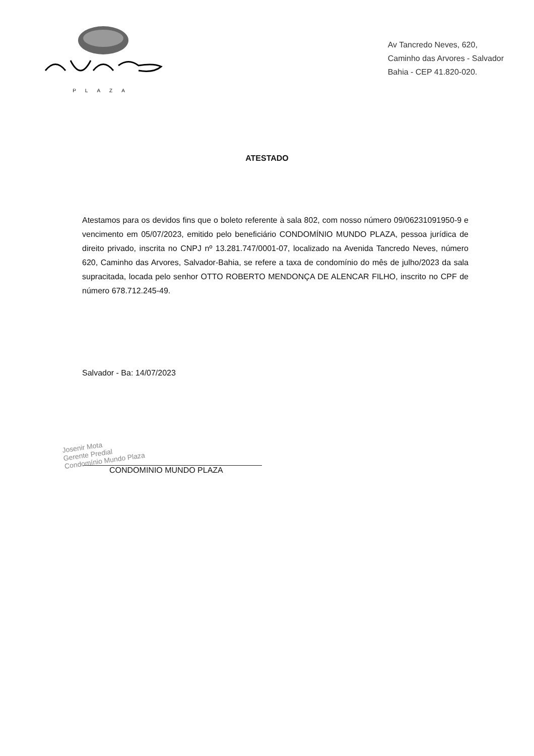PLAZA
Av Tancredo Neves, 620,
Caminho das Arvores - Salvador
Bahia - CEP 41.820-020.
ATESTADO
Atestamos para os devidos fins que o boleto referente à sala 802, com nosso número 09/06231091950-9 e vencimento em 05/07/2023, emitido pelo beneficiário CONDOMÍNIO MUNDO PLAZA, pessoa jurídica de direito privado, inscrita no CNPJ nº 13.281.747/0001-07, localizado na Avenida Tancredo Neves, número 620, Caminho das Arvores, Salvador-Bahia, se refere a taxa de condomínio do mês de julho/2023 da sala supracitada, locada pelo senhor OTTO ROBERTO MENDONÇA DE ALENCAR FILHO, inscrito no CPF de número 678.712.245-49.
Salvador - Ba: 14/07/2023
Josenir Mota
Gerente Predial
Condomínio Mundo Plaza
CONDOMINIO MUNDO PLAZA